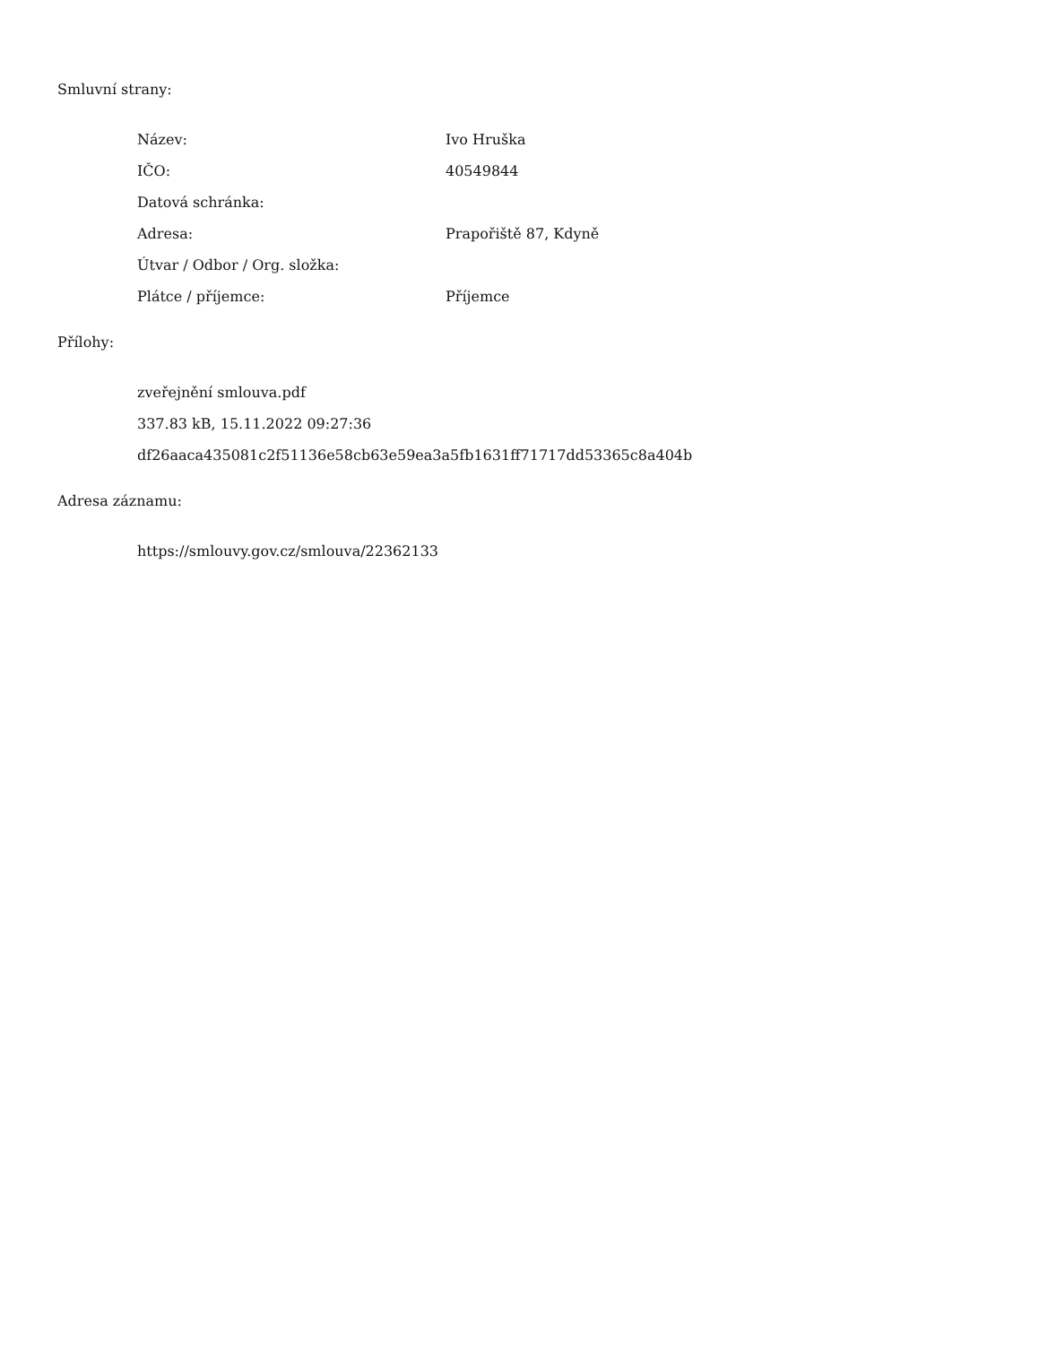Smluvní strany:
| Název: | Ivo Hruška |
| IČO: | 40549844 |
| Datová schránka: | |
| Adresa: | Prapořiště 87, Kdyně |
| Útvar / Odbor / Org. složka: | |
| Plátce / příjemce: | Příjemce |
Přílohy:
zveřejnění smlouva.pdf
337.83 kB, 15.11.2022 09:27:36
df26aaca435081c2f51136e58cb63e59ea3a5fb1631ff71717dd53365c8a404b
Adresa záznamu:
https://smlouvy.gov.cz/smlouva/22362133